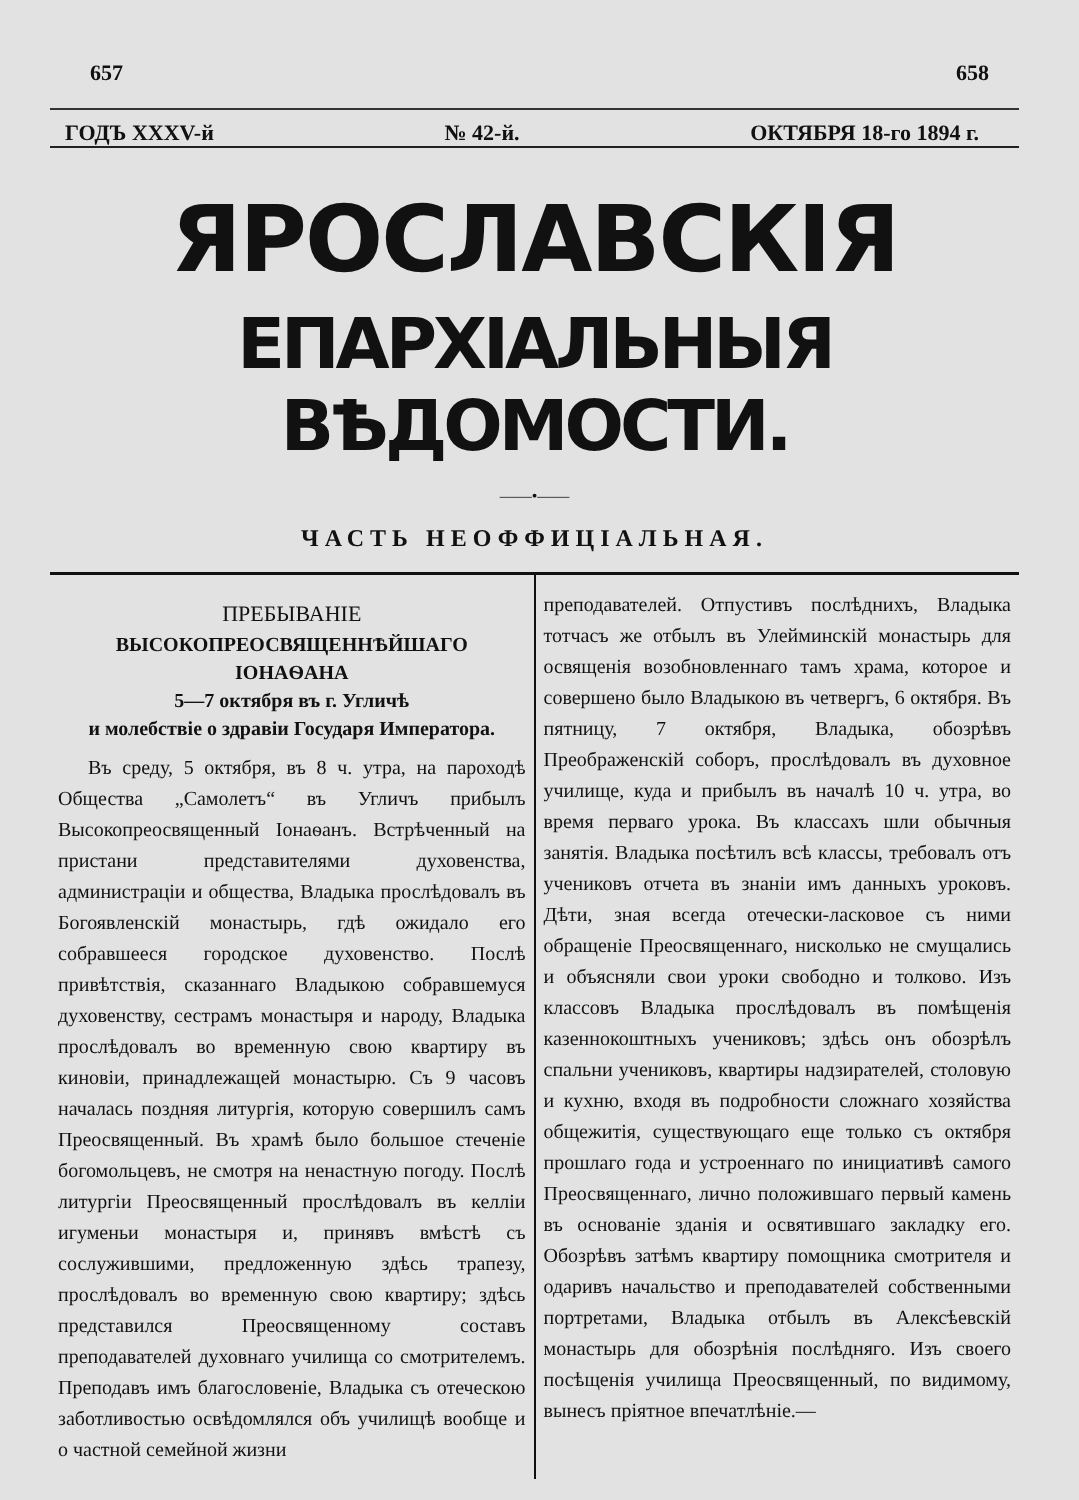657 658
ГОДЪ XXXV-й № 42-й. ОКТЯБРЯ 18-го 1894 г.
ЯРОСЛАВСКІЯ
ЕПАРХІАЛЬНЫЯ ВѢДОМОСТИ.
——•——
ЧАСТЬ НЕОФФИЦІАЛЬНАЯ.
ПРЕБЫВАНІЕ
ВЫСОКОПРЕОСВЯЩЕННѢЙШАГО ІОНАѲАНА
5—7 октября въ г. Угличѣ
и молебствіе о здравіи Государя Императора.
Въ среду, 5 октября, въ 8 ч. утра, на пароходѣ Общества „Самолетъ“ въ Угличъ прибылъ Высокопреосвященный Іонаѳанъ. Встрѣченный на пристани представителями духовенства, администраціи и общества, Владыка прослѣдовалъ въ Богоявленскій монастырь, гдѣ ожидало его собравшееся городское духовенство. Послѣ привѣтствія, сказаннаго Владыкою собравшемуся духовенству, сестрамъ монастыря и народу, Владыка прослѣдовалъ во временную свою квартиру въ киновіи, принадлежащей монастырю. Съ 9 часовъ началась поздняя литургія, которую совершилъ самъ Преосвященный. Въ храмѣ было большое стеченіе богомольцевъ, не смотря на ненастную погоду. Послѣ литургіи Преосвященный прослѣдовалъ въ келліи игуменьи монастыря и, принявъ вмѣстѣ съ сослужившими, предложенную здѣсь трапезу, прослѣдовалъ во временную свою квартиру; здѣсь представился Преосвященному составъ преподавателей духовнаго училища со смотрителемъ. Преподавъ имъ благословеніе, Владыка съ отеческою заботливостью освѣдомлялся объ училищѣ вообще и о частной семейной жизни
преподавателей. Отпустивъ послѣднихъ, Владыка тотчасъ же отбылъ въ Улейминскій монастырь для освященія возобновленнаго тамъ храма, которое и совершено было Владыкою въ четвергъ, 6 октября. Въ пятницу, 7 октября, Владыка, обозрѣвъ Преображенскій соборъ, прослѣдовалъ въ духовное училище, куда и прибылъ въ началѣ 10 ч. утра, во время перваго урока. Въ классахъ шли обычныя занятія. Владыка посѣтилъ всѣ классы, требовалъ отъ учениковъ отчета въ знаніи имъ данныхъ уроковъ. Дѣти, зная всегда отечески-ласковое съ ними обращеніе Преосвященнаго, нисколько не смущались и объясняли свои уроки свободно и толково. Изъ классовъ Владыка прослѣдовалъ въ помѣщенія казеннокоштныхъ учениковъ; здѣсь онъ обозрѣлъ спальни учениковъ, квартиры надзирателей, столовую и кухню, входя въ подробности сложнаго хозяйства общежитія, существующаго еще только съ октября прошлаго года и устроеннаго по инициативѣ самого Преосвященнаго, лично положившаго первый камень въ основаніе зданія и освятившаго закладку его. Обозрѣвъ затѣмъ квартиру помощника смотрителя и одаривъ начальство и преподавателей собственными портретами, Владыка отбылъ въ Алексѣевскій монастырь для обозрѣнія послѣдняго. Изъ своего посѣщенія училища Преосвященный, по видимому, вынесъ пріятное впечатлѣніе.—